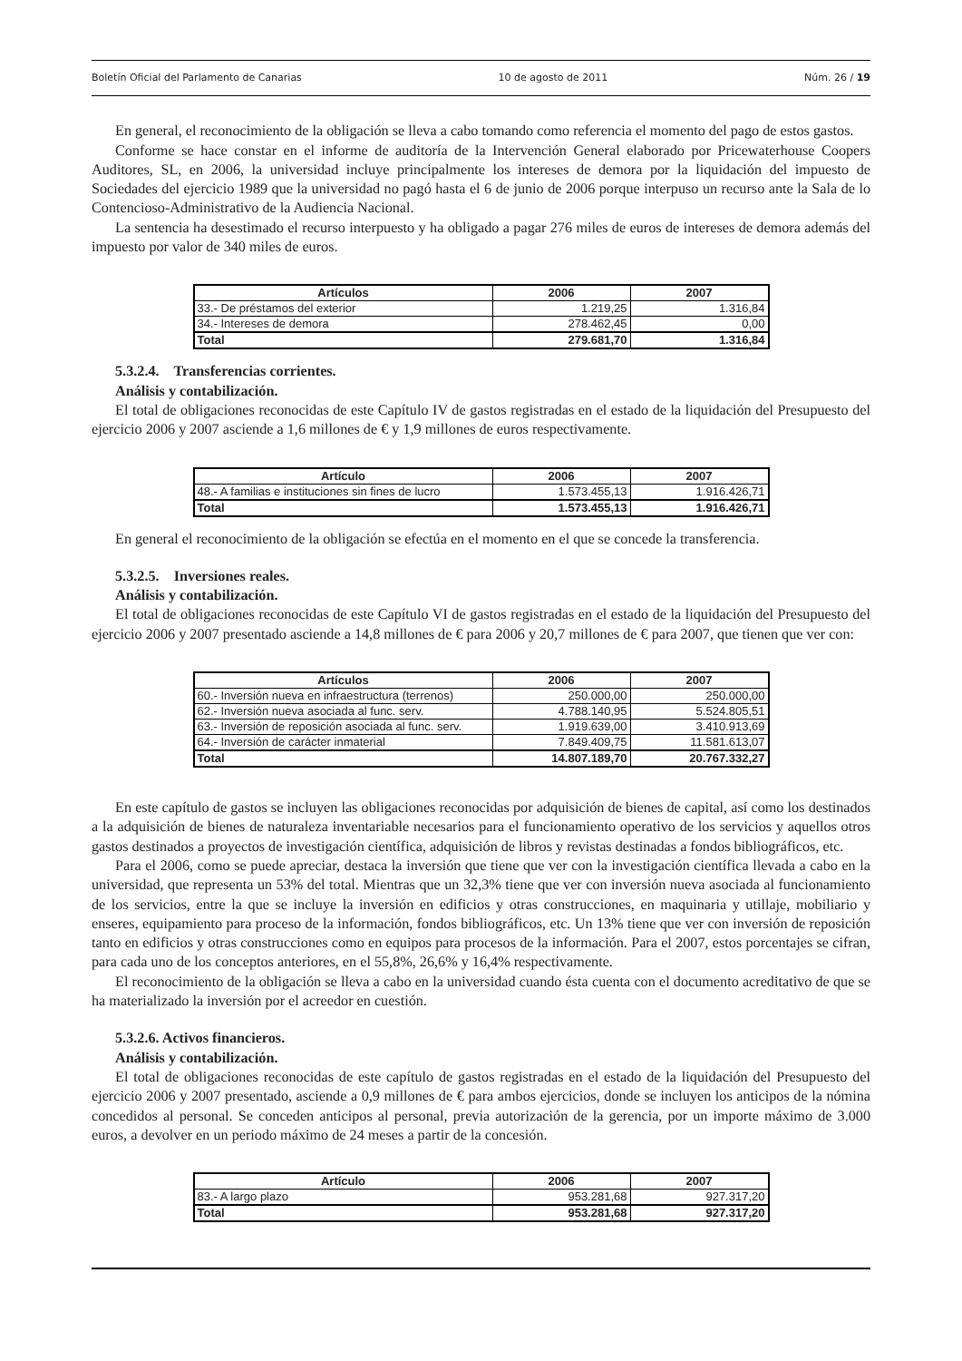Boletín Oficial del Parlamento de Canarias 10 de agosto de 2011 Núm. 26 / 19
En general, el reconocimiento de la obligación se lleva a cabo tomando como referencia el momento del pago de estos gastos.
Conforme se hace constar en el informe de auditoría de la Intervención General elaborado por Pricewaterhouse Coopers Auditores, SL, en 2006, la universidad incluye principalmente los intereses de demora por la liquidación del impuesto de Sociedades del ejercicio 1989 que la universidad no pagó hasta el 6 de junio de 2006 porque interpuso un recurso ante la Sala de lo Contencioso-Administrativo de la Audiencia Nacional.
La sentencia ha desestimado el recurso interpuesto y ha obligado a pagar 276 miles de euros de intereses de demora además del impuesto por valor de 340 miles de euros.
| Artículos | 2006 | 2007 |
| --- | --- | --- |
| 33.- De préstamos del exterior | 1.219,25 | 1.316,84 |
| 34.- Intereses de demora | 278.462,45 | 0,00 |
| Total | 279.681,70 | 1.316,84 |
5.3.2.4. Transferencias corrientes.
Análisis y contabilización.
El total de obligaciones reconocidas de este Capítulo IV de gastos registradas en el estado de la liquidación del Presupuesto del ejercicio 2006 y 2007 asciende a 1,6 millones de € y 1,9 millones de euros respectivamente.
| Artículo | 2006 | 2007 |
| --- | --- | --- |
| 48.- A familias e instituciones sin fines de lucro | 1.573.455,13 | 1.916.426,71 |
| Total | 1.573.455,13 | 1.916.426,71 |
En general el reconocimiento de la obligación se efectúa en el momento en el que se concede la transferencia.
5.3.2.5. Inversiones reales.
Análisis y contabilización.
El total de obligaciones reconocidas de este Capítulo VI de gastos registradas en el estado de la liquidación del Presupuesto del ejercicio 2006 y 2007 presentado asciende a 14,8 millones de € para 2006 y 20,7 millones de € para 2007, que tienen que ver con:
| Artículos | 2006 | 2007 |
| --- | --- | --- |
| 60.- Inversión nueva en infraestructura (terrenos) | 250.000,00 | 250.000,00 |
| 62.- Inversión nueva asociada al func. serv. | 4.788.140,95 | 5.524.805,51 |
| 63.- Inversión de reposición asociada al func. serv. | 1.919.639,00 | 3.410.913,69 |
| 64.- Inversión de carácter inmaterial | 7.849.409,75 | 11.581.613,07 |
| Total | 14.807.189,70 | 20.767.332,27 |
En este capítulo de gastos se incluyen las obligaciones reconocidas por adquisición de bienes de capital, así como los destinados a la adquisición de bienes de naturaleza inventariable necesarios para el funcionamiento operativo de los servicios y aquellos otros gastos destinados a proyectos de investigación científica, adquisición de libros y revistas destinadas a fondos bibliográficos, etc.
Para el 2006, como se puede apreciar, destaca la inversión que tiene que ver con la investigación científica llevada a cabo en la universidad, que representa un 53% del total. Mientras que un 32,3% tiene que ver con inversión nueva asociada al funcionamiento de los servicios, entre la que se incluye la inversión en edificios y otras construcciones, en maquinaria y utillaje, mobiliario y enseres, equipamiento para proceso de la información, fondos bibliográficos, etc. Un 13% tiene que ver con inversión de reposición tanto en edificios y otras construcciones como en equipos para procesos de la información. Para el 2007, estos porcentajes se cifran, para cada uno de los conceptos anteriores, en el 55,8%, 26,6% y 16,4% respectivamente.
El reconocimiento de la obligación se lleva a cabo en la universidad cuando ésta cuenta con el documento acreditativo de que se ha materializado la inversión por el acreedor en cuestión.
5.3.2.6. Activos financieros.
Análisis y contabilización.
El total de obligaciones reconocidas de este capítulo de gastos registradas en el estado de la liquidación del Presupuesto del ejercicio 2006 y 2007 presentado, asciende a 0,9 millones de € para ambos ejercicios, donde se incluyen los anticipos de la nómina concedidos al personal. Se conceden anticipos al personal, previa autorización de la gerencia, por un importe máximo de 3.000 euros, a devolver en un periodo máximo de 24 meses a partir de la concesión.
| Artículo | 2006 | 2007 |
| --- | --- | --- |
| 83.- A largo plazo | 953.281,68 | 927.317,20 |
| Total | 953.281,68 | 927.317,20 |